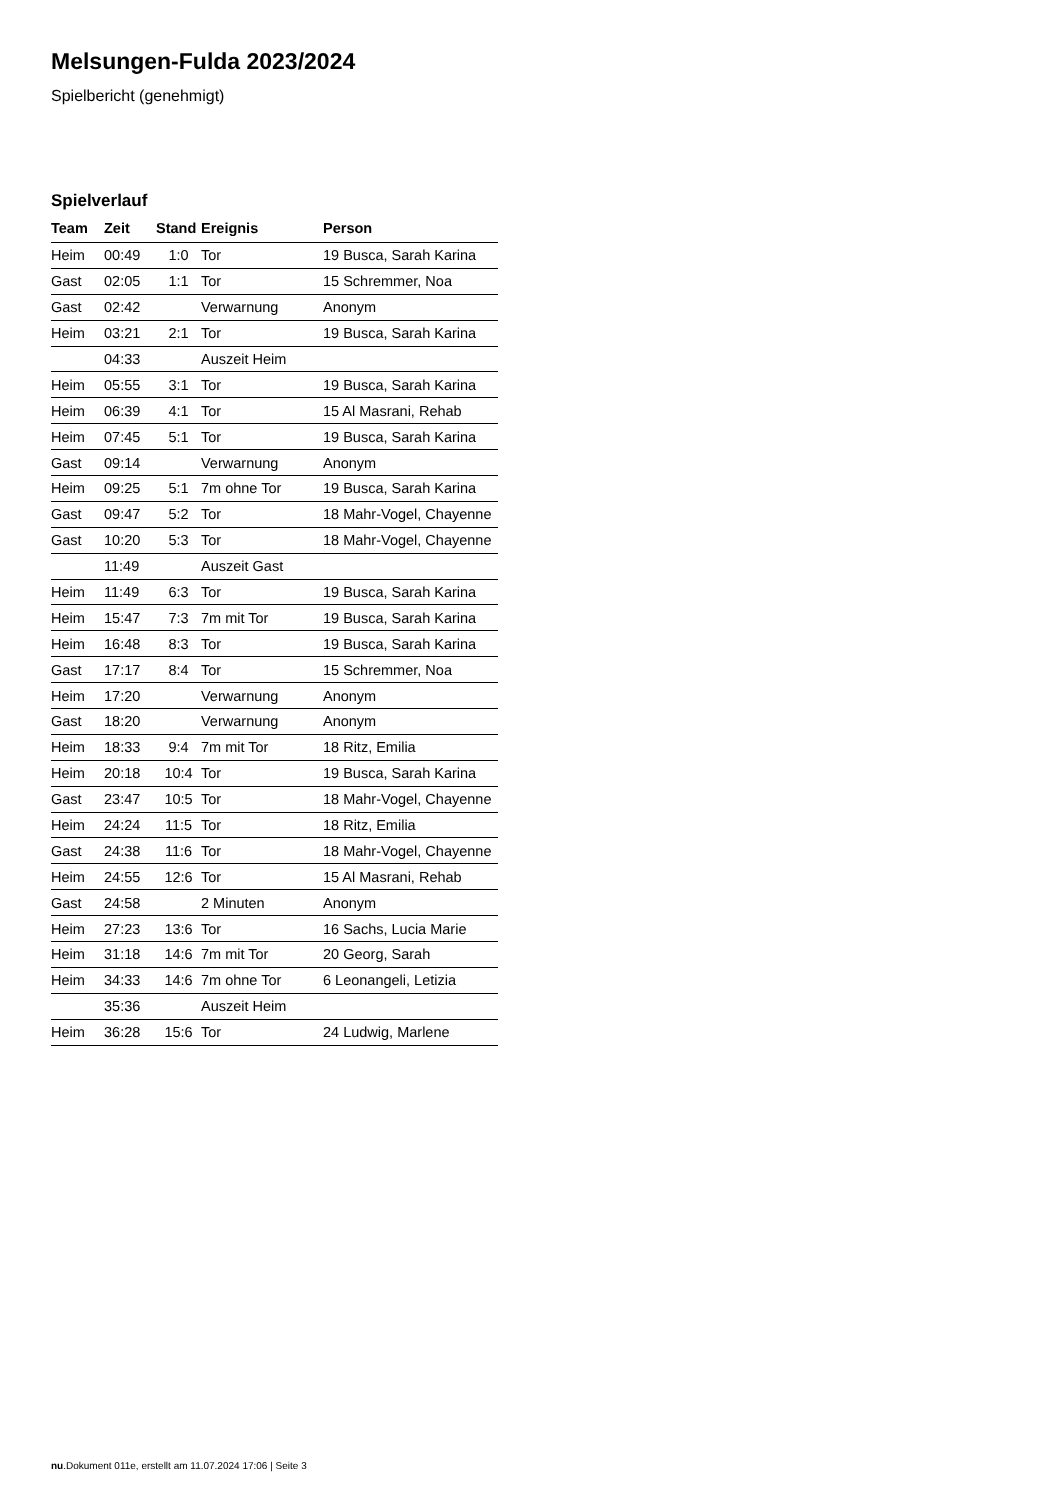Melsungen-Fulda 2023/2024
Spielbericht (genehmigt)
Spielverlauf
| Team | Zeit | Stand | Ereignis | Person |
| --- | --- | --- | --- | --- |
| Heim | 00:49 | 1:0 | Tor | 19 Busca, Sarah Karina |
| Gast | 02:05 | 1:1 | Tor | 15 Schremmer, Noa |
| Gast | 02:42 | | Verwarnung | Anonym |
| Heim | 03:21 | 2:1 | Tor | 19 Busca, Sarah Karina |
| | 04:33 | | Auszeit Heim | |
| Heim | 05:55 | 3:1 | Tor | 19 Busca, Sarah Karina |
| Heim | 06:39 | 4:1 | Tor | 15 Al Masrani, Rehab |
| Heim | 07:45 | 5:1 | Tor | 19 Busca, Sarah Karina |
| Gast | 09:14 | | Verwarnung | Anonym |
| Heim | 09:25 | 5:1 | 7m ohne Tor | 19 Busca, Sarah Karina |
| Gast | 09:47 | 5:2 | Tor | 18 Mahr-Vogel, Chayenne |
| Gast | 10:20 | 5:3 | Tor | 18 Mahr-Vogel, Chayenne |
| | 11:49 | | Auszeit Gast | |
| Heim | 11:49 | 6:3 | Tor | 19 Busca, Sarah Karina |
| Heim | 15:47 | 7:3 | 7m mit Tor | 19 Busca, Sarah Karina |
| Heim | 16:48 | 8:3 | Tor | 19 Busca, Sarah Karina |
| Gast | 17:17 | 8:4 | Tor | 15 Schremmer, Noa |
| Heim | 17:20 | | Verwarnung | Anonym |
| Gast | 18:20 | | Verwarnung | Anonym |
| Heim | 18:33 | 9:4 | 7m mit Tor | 18 Ritz, Emilia |
| Heim | 20:18 | 10:4 | Tor | 19 Busca, Sarah Karina |
| Gast | 23:47 | 10:5 | Tor | 18 Mahr-Vogel, Chayenne |
| Heim | 24:24 | 11:5 | Tor | 18 Ritz, Emilia |
| Gast | 24:38 | 11:6 | Tor | 18 Mahr-Vogel, Chayenne |
| Heim | 24:55 | 12:6 | Tor | 15 Al Masrani, Rehab |
| Gast | 24:58 | | 2 Minuten | Anonym |
| Heim | 27:23 | 13:6 | Tor | 16 Sachs, Lucia Marie |
| Heim | 31:18 | 14:6 | 7m mit Tor | 20 Georg, Sarah |
| Heim | 34:33 | 14:6 | 7m ohne Tor | 6 Leonangeli, Letizia |
| | 35:36 | | Auszeit Heim | |
| Heim | 36:28 | 15:6 | Tor | 24 Ludwig, Marlene |
nu.Dokument 011e, erstellt am 11.07.2024 17:06 | Seite 3